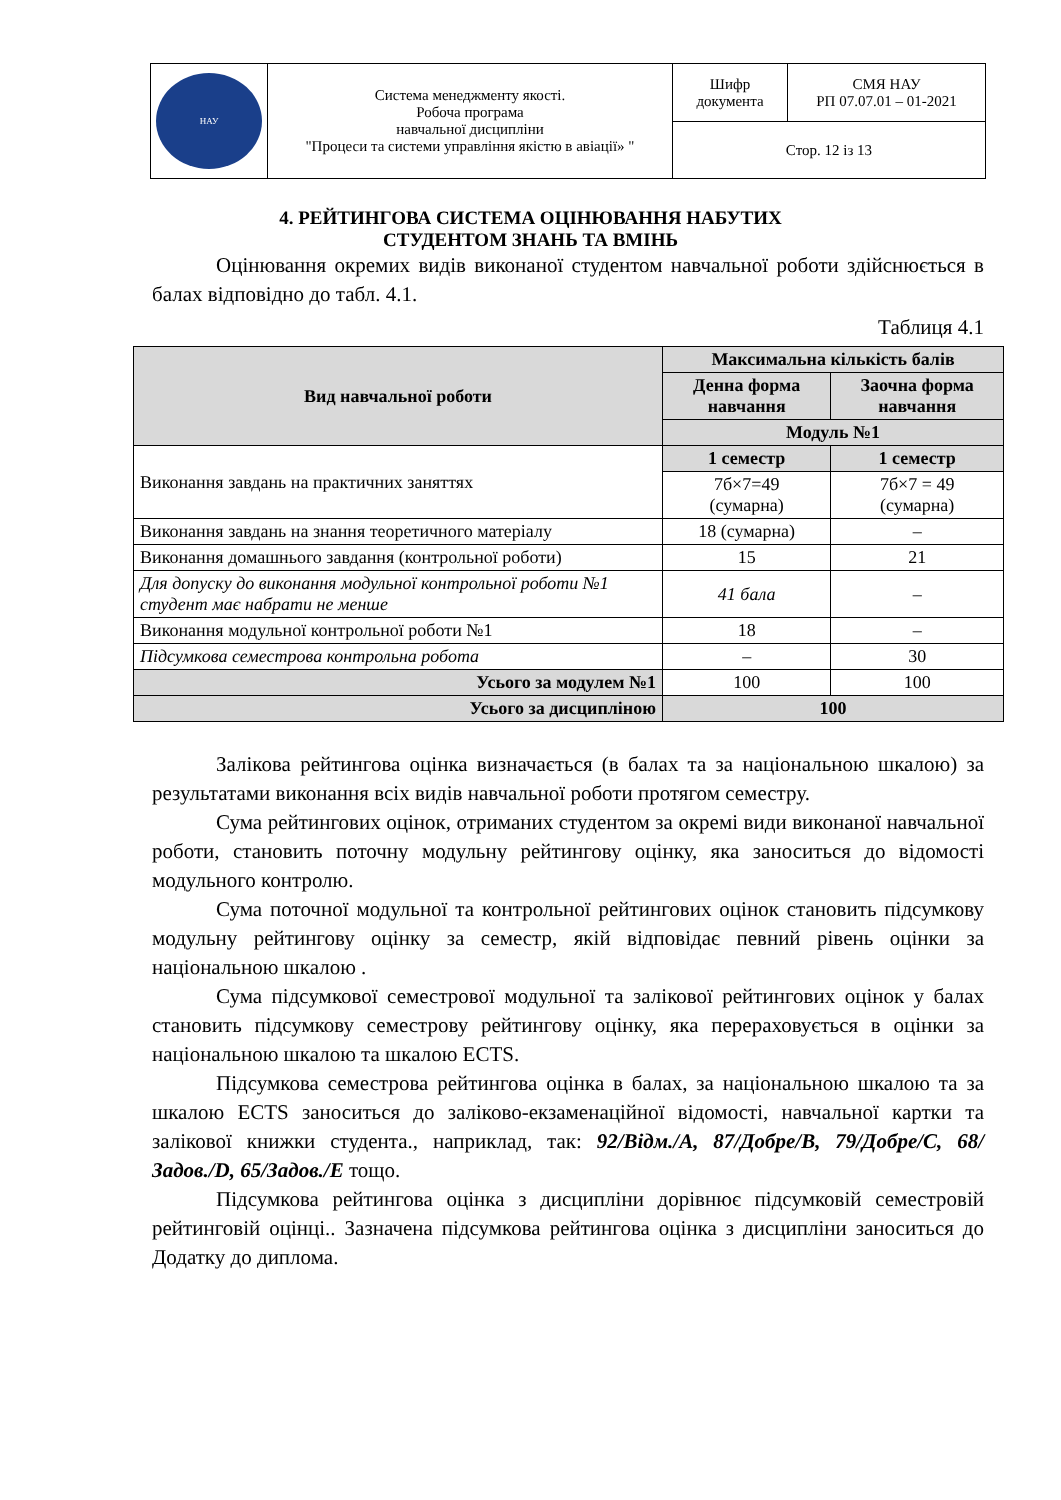| НАУ | Система менеджменту якості. Робоча програма навчальної дисципліни "Процеси та системи управління якістю в авіації» " | Шифр документа | СМЯ НАУ РП 07.07.01 – 01-2021 |
| | | Стор. 12 із 13 | |
4. РЕЙТИНГОВА СИСТЕМА ОЦІНЮВАННЯ НАБУТИХ
СТУДЕНТОМ ЗНАНЬ ТА ВМІНЬ
Оцінювання окремих видів виконаної студентом навчальної роботи здійснюється в балах відповідно до табл. 4.1.
Таблиця 4.1
| Вид навчальної роботи | Максимальна кількість балів | |
| --- | --- | --- |
| | Денна форма навчання | Заочна форма навчання |
| | Модуль №1 | |
| Виконання завдань на практичних заняттях | 1 семестр | 1 семестр |
| | 7б×7=49 (сумарна) | 7б×7 = 49 (сумарна) |
| Виконання завдань на знання теоретичного матеріалу | 18 (сумарна) | – |
| Виконання домашнього завдання (контрольної роботи) | 15 | 21 |
| Для допуску до виконання модульної контрольної роботи №1 студент має набрати не менше | 41 бала | – |
| Виконання модульної контрольної роботи №1 | 18 | – |
| Підсумкова семестрова контрольна робота | – | 30 |
| Усього за модулем №1 | 100 | 100 |
| Усього за дисципліною | 100 | |
Залікова рейтингова оцінка визначається (в балах та за національною шкалою) за результатами виконання всіх видів навчальної роботи протягом семестру.
Сума рейтингових оцінок, отриманих студентом за окремі види виконаної навчальної роботи, становить поточну модульну рейтингову оцінку, яка заноситься до відомості модульного контролю.
Сума поточної модульної та контрольної рейтингових оцінок становить підсумкову модульну рейтингову оцінку за семестр, якій відповідає певний рівень оцінки за національною шкалою .
Сума підсумкової семестрової модульної та залікової рейтингових оцінок у балах становить підсумкову семестрову рейтингову оцінку, яка перераховується в оцінки за національною шкалою та шкалою ECTS.
Підсумкова семестрова рейтингова оцінка в балах, за національною шкалою та за шкалою ECTS заноситься до заліково-екзаменаційної відомості, навчальної картки та залікової книжки студента., наприклад, так: 92/Відм./А, 87/Добре/В, 79/Добре/С, 68/Задов./D, 65/Задов./Е тощо.
Підсумкова рейтингова оцінка з дисципліни дорівнює підсумковій семестровій рейтинговій оцінці.. Зазначена підсумкова рейтингова оцінка з дисципліни заноситься до Додатку до диплома.